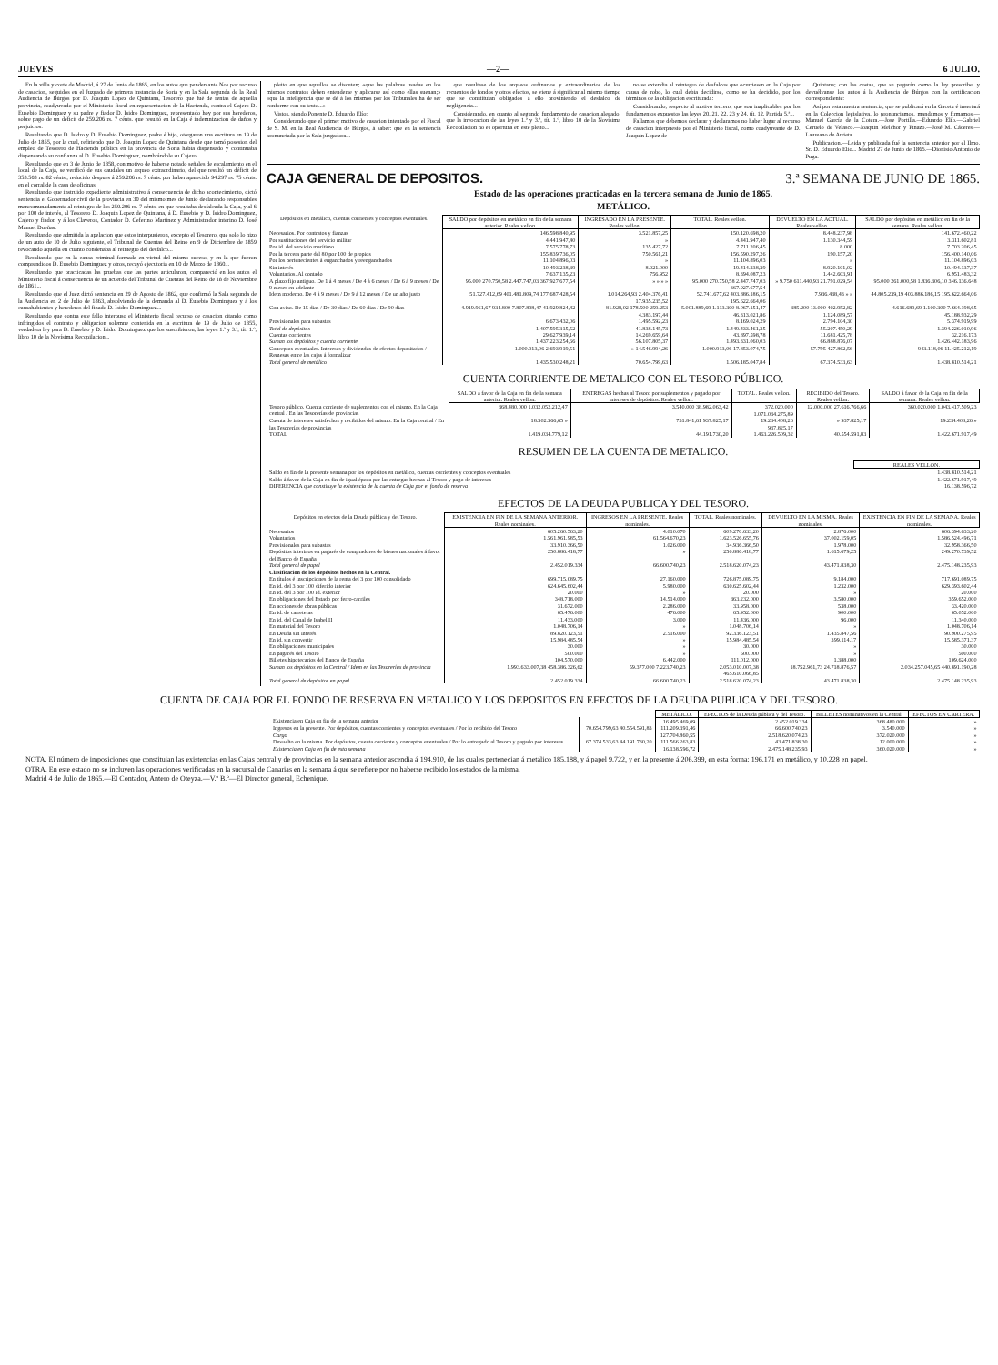JUEVES —2— 6 JULIO.
En la villa y corte de Madrid, á 27 de Junio de 1865, en los autos que penden ante Nos por recurso de casacion, seguidos en el Juzgado de primera instancia de Soria y en la Sala segunda de la Real Audiencia de Búrgos por D. Joaquin Lopez de Quintana, Tesorero que fué de rentas de aquella provincia, coadyuvado por el Ministerio fiscal en representacion de la Hacienda, contra el Cajero D. Eusebio Dominguez y su padre y fiador D. Isidro Dominguez, representado hoy por sus herederos, sobre pago de un déficit de 259.206 rs. 7 cénts. que resultó en la Caja é indemnizacion de daños y perjuicios:
Resultando que D. Isidro y D. Eusebio Dominguez, padre é hijo, otorgaron una escritura en 19 de Julio de 1855, por la cual, refiriendo que D. Joaquin Lopez de Quintana desde que tomó posesion del empleo de Tesorero de Hacienda pública en la provincia de Soria habia dispensado y continuaba dispensando su confianza al D. Eusebio Dominguez, nombrándole su Cajero...
Resultando que en 3 de Junio de 1858, con motivo de haberse notado señales de escalamiento en el local de la Caja, se verificó de sus caudales un arqueo extraordinario, del que resultó un déficit de 353.503 rs. 82 cénts., reducido despues á 259.206 rs. 7 cénts. por haber aparecido 94.297 rs. 75 cénts. en el corral de la casa de oficinas:
Resultando que instruido expediente administrativo á consecuencia de dicho acontecimiento, dictó sentencia el Gobernador civil de la provincia en 30 del mismo mes de Junio declarando responsables mancomunadamente al reintegro de los 259.206 rs. 7 cénts. en que resultaba desfalcada la Caja, y al 6 por 100 de interés, al Tesorero D. Joaquin Lopez de Quintana, á D. Eusebio y D. Isidro Dominguez, Cajero y fiador, y á los Claveros, Contador D. Ceferino Martinez y Administrador interino D. José Manuel Dueñas:
Resultando que admitida la apelacion que estos interpusieron, excepto el Tesorero, que solo lo hizo de un auto de 10 de Julio siguiente, el Tribunal de Cuentas del Reino en 9 de Diciembre de 1859 revocando aquella en cuanto condenaba al reintegro del desfalco...
Resultando que en la causa criminal formada en virtud del mismo suceso, y en la que fueron comprendidos D. Eusebio Dominguez y otros, recayó ejecutoria en 10 de Marzo de 1860...
Resultando que practicadas las pruebas que las partes articularon, compareció en los autos el Ministerio fiscal á consecuencia de un acuerdo del Tribunal de Cuentas del Reino de 18 de Noviembre de 1861...
Resultando que el Juez dictó sentencia en 29 de Agosto de 1862, que confirmó la Sala segunda de la Audiencia en 2 de Julio de 1863, absolviendo de la demanda al D. Eusebio Dominguez y á los causahabientes y herederos del finado D. Isidro Dominguez...
Resultando que contra este fallo interpuso el Ministerio fiscal recurso de casacion citando como infringidos el contrato y obligacion solemne contenida en la escritura de 19 de Julio de 1855, verdadera ley para D. Eusebio y D. Isidro Dominguez que los suscribieron; las leyes 1.ª y 3.ª, tít. 1.º, libro 10 de la Novísima Recopilacion...
pleito en que aquellos se discuten; «que las palabras usadas en los mismos contratos deben entenderse y aplicarse así como ellas suenan;» «que la inteligencia que se dé á los mismos por los Tribunales ha de ser conforme con su texto...»
Vistos, siendo Ponente D. Eduardo Elío:
Considerando que el primer motivo de casacion intentado por el Fiscal de S. M. en la Real Audiencia de Búrgos, á saber: que en la sentencia pronunciada por la Sala juzgadora...
que resultase de los arqueos ordinarios y extraordinarios de los recuentos de fondos y otros efectos, se viene á significar al mismo tiempo que se constituian obligados á ello proviniendo el desfalco de negligencia...
Considerando, en cuanto al segundo fundamento de casacion alegado, que la invocacion de las leyes 1.ª y 3.ª, tít. 1.º, libro 10 de la Novísima Recopilacion no es oportuna en este pleito...
no se extendia al reintegro de desfalcos que ocurriesen en la Caja por causa de robo, lo cual debia decidirse, como se ha decidido, por los términos de la obligacion escriturada:
Considerando, respecto al motivo tercero, que son inaplicables por los fundamentos expuestos las leyes 20, 21, 22, 23 y 24, tít. 12, Partida 5.ª...
Fallamos que debemos declarar y declaramos no haber lugar al recurso de casacion interpuesto por el Ministerio fiscal, como coadyuvante de D. Joaquin Lopez de
Quintana; con las costas, que se pagarán como la ley prescribe; y devuélvanse los autos á la Audiencia de Búrgos con la certificacion correspondiente:
Así por esta nuestra sentencia, que se publicará en la Gaceta é insertará en la Coleccion legislativa, lo pronunciamos, mandamos y firmamos.—Manuel García de la Cotera.—Jose Portilla.—Eduardo Elío.—Gabriel Ceruelo de Velasco.—Joaquin Melchor y Pinazo.—José M. Cáceres.—Laureano de Arrieta.
Publicacion.—Leida y publicada fué la sentencia anterior por el Ilmo. Sr. D. Eduardo Elío... Madrid 27 de Junio de 1865.—Dionisio Antonio de Puga.
CAJA GENERAL DE DEPOSITOS. 3.ª SEMANA DE JUNIO DE 1865.
Estado de las operaciones practicadas en la tercera semana de Junio de 1865.
METÁLICO.
| Depósitos en metálico, cuentas corrientes y conceptos eventuales. | SALDO por depósitos en metálico en fin de la semana anterior. Reales vellon. | INGRESADO EN LA PRESENTE. Reales vellon. | TOTAL. Reales vellon. | DEVUELTO EN LA ACTUAL. Reales vellon. | SALDO por depósitos en metálico en fin de la semana. Reales vellon. |
| --- | --- | --- | --- | --- | --- |
| Necesarios. Por contratos y fianzas | 146.598.840,95 | 3.521.857,25 | 150.120.698,20 | 8.448.237,98 | 141.672.460,22 |
| Por sustituciones del servicio militar | 4.441.947,40 | » | 4.441.947,40 | 1.130.344,59 | 3.311.602,81 |
| Por id. del servicio marítimo | 7.575.778,73 | 135.427,72 | 7.711.206,45 | 8.000 | 7.703.206,45 |
| Por la tercera parte del 80 por 100 de propios | 155.839.736,05 | 750.561,21 | 156.590.297,26 | 190.157,20 | 156.400.140,06 |
| Por los pertenecientes á enganchados y reenganchados | 11.104.896,03 | » | 11.104.896,03 | » | 11.104.896,03 |
| Sin interés | 10.493.238,39 | 8.921.000 | 19.414.238,39 | 8.920.101,02 | 10.494.137,37 |
| Voluntarios. Al contado | 7.637.135,23 | 756.952 | 8.394.087,23 | 1.442.603,91 | 6.951.483,32 |
| A plazo fijo antiguo. De 1 á 4 meses / De 4 á 6 meses / De 6 á 9 meses / De 9 meses en adelante | 95.000 270.750,58 2.447.747,03 367.927.677,54 | » » » » | 95.000 270.750,58 2.447.747,03 367.927.677,54 | » 9.750 611.440,93 21.791.029,54 | 95.000 261.000,58 1.836.306,10 346.136.648 |
| Idem moderno. De 4 á 9 meses / De 9 á 12 meses / De un año justo | 51.727.412,69 401.481.809,74 177.687.428,54 | 1.014.264,93 2.404.376,41 17.935.235,52 | 52.741.677,62 403.886.186,15 195.622.664,06 | 7.936.438,43 » » | 44.805.239,19 403.886.186,15 195.622.664,06 |
| Con aviso. De 15 dias / De 30 dias / De 60 dias / De 90 dias | 4.919.961,67 934.800 7.807.898,47 41.929.824,42 | 81.928,02 178.500 259.253 4.383.197,44 | 5.001.889,69 1.113.300 8.067.151,47 46.313.021,86 | 385.200 13.000 402.952,82 1.124.089,57 | 4.616.689,69 1.100.300 7.664.198,65 45.188.932,29 |
| Provisionales para subastas | 6.673.432,06 | 1.495.592,23 | 8.169.024,29 | 2.794.104,30 | 5.374.919,99 |
| Total de depósitos | 1.407.595.315,52 | 41.838.145,73 | 1.449.433.461,25 | 55.207.450,29 | 1.394.226.010,96 |
| Cuentas corrientes | 29.627.939,14 | 14.269.659,64 | 43.897.598,78 | 11.681.425,78 | 32.216.173 |
| Suman los depósitos y cuenta corriente | 1.437.223.254,66 | 56.107.805,37 | 1.493.331.060,03 | 66.888.876,07 | 1.426.442.183,96 |
| Conceptos eventuales. Intereses y dividendos de efectos depositados / Remesas entre las cajas á formalizar | 1.000.913,06 2.693.919,51 | » 14.546.994,26 | 1.000.913,06 17.853.074,75 | 57.795 427.862,56 | 943.118,06 11.425.212,19 |
| Total general de metálico | 1.435.530.248,21 | 70.654.799,63 | 1.506.185.047,84 | 67.374.533,63 | 1.438.810.514,21 |
CUENTA CORRIENTE DE METALICO CON EL TESORO PÚBLICO.
| | SALDO á favor de la Caja en fin de la semana anterior. Reales vellon. | ENTREGAS hechas al Tesoro por suplementos y pagado por intereses de depósitos. Reales vellon. | TOTAL. Reales vellon. | RECIBIDO del Tesoro. Reales vellon. | SALDO á favor de la Caja en fin de la semana. Reales vellon. |
| --- | --- | --- | --- | --- | --- |
| Tesoro público. Cuenta corriente de suplementos con el mismo. En la Caja central / En las Tesorerías de provincias | 368.480.000 1.032.052.212,47 | 3.540.000 38.982.063,42 | 372.020.000 1.071.034.275,89 | 12.000.000 27.616.766,66 | 360.020.000 1.043.417.509,23 |
| Cuenta de intereses satisfechos y recibidos del mismo. En la Caja central / En las Tesorerías de provincias | 18.502.566,65 » | 731.841,61 937.825,17 | 19.234.408,26 937.825,17 | » 937.825,17 | 19.234.408,26 » |
| TOTAL | 1.419.034.779,12 | 44.191.730,20 | 1.463.226.509,32 | 40.554.591,83 | 1.422.671.917,49 |
RESUMEN DE LA CUENTA DE METALICO.
| | REALES VELLON. |
| Saldo en fin de la presente semana por los depósitos en metálico, cuentas corrientes y conceptos eventuales | 1.438.810.514,21 |
| Saldo á favor de la Caja en fin de igual época por las entregas hechas al Tesoro y pago de intereses | 1.422.671.917,49 |
| DIFERENCIA que constituye la existencia de la cuenta de Caja por el fondo de reserva | 16.138.596,72 |
EFECTOS DE LA DEUDA PUBLICA Y DEL TESORO.
| Depósitos en efectos de la Deuda pública y del Tesoro. | EXISTENCIA EN FIN DE LA SEMANA ANTERIOR. Reales nominales. | INGRESOS EN LA PRESENTE. Reales nominales. | TOTAL. Reales nominales. | DEVUELTO EN LA MISMA. Reales nominales. | EXISTENCIA EN FIN DE LA SEMANA. Reales nominales. |
| --- | --- | --- | --- | --- | --- |
| Necesarios | 605.260.563,20 | 4.010.070 | 609.270.633,20 | 2.876.000 | 606.394.633,20 |
| Voluntarios | 1.561.961.985,53 | 61.564.670,23 | 1.623.526.655,76 | 37.002.159,05 | 1.586.524.496,71 |
| Provisionales para subastas | 33.910.366,50 | 1.026.000 | 34.936.366,50 | 1.978.000 | 32.958.366,50 |
| Depósitos interinos en pagarés de compradores de bienes nacionales á favor del Banco de España | 250.886.418,77 | » | 250.886.418,77 | 1.615.679,25 | 249.270.739,52 |
| Total general de papel | 2.452.019.334 | 66.600.740,23 | 2.518.620.074,23 | 43.471.838,30 | 2.475.148.235,93 |
| Clasificacion de los depósitos hechos en la Central. | | | | | |
| En títulos é inscripciones de la renta del 3 por 100 consolidado | 699.715.089,75 | 27.160.000 | 726.875.089,75 | 9.184.000 | 717.691.089,75 |
| En id. del 3 por 100 diferido interior | 624.645.602,44 | 5.980.000 | 630.625.602,44 | 1.232.000 | 629.393.602,44 |
| En id. del 3 por 100 id. exterior | 20.000 | » | 20.000 | » | 20.000 |
| En obligaciones del Estado por ferro-carriles | 348.718.000 | 14.514.000 | 363.232.000 | 3.580.000 | 359.652.000 |
| En acciones de obras públicas | 31.672.000 | 2.286.000 | 33.958.000 | 538.000 | 33.420.000 |
| En id. de carreteras | 65.476.000 | 476.000 | 65.952.000 | 900.000 | 65.052.000 |
| En id. del Canal de Isabel II | 11.433.000 | 3.000 | 11.436.000 | 96.000 | 11.340.000 |
| En material del Tesoro | 1.048.706,14 | » | 1.048.706,14 | » | 1.048.706,14 |
| En Deuda sin interés | 89.820.123,51 | 2.516.000 | 92.336.123,51 | 1.435.847,56 | 90.900.275,95 |
| En id. sin convertir | 15.984.485,54 | » | 15.984.485,54 | 399.114,17 | 15.585.371,37 |
| En obligaciones municipales | 30.000 | » | 30.000 | » | 30.000 |
| En pagarés del Tesoro | 500.000 | » | 500.000 | » | 500.000 |
| Billetes hipotecarios del Banco de España | 104.570.000 | 6.442.000 | 111.012.000 | 1.388.000 | 109.624.000 |
| Suman los depósitos en la Central / Idem en las Tesorerías de provincia | 1.993.633.007,38 458.386.326,62 | 59.377.000 7.223.740,23 | 2.053.010.007,38 465.610.066,85 | 18.752.961,73 24.718.876,57 | 2.034.257.045,65 440.891.190,28 |
| Total general de depósitos en papel | 2.452.019.334 | 66.600.740,23 | 2.518.620.074,23 | 43.471.838,30 | 2.475.148.235,93 |
CUENTA DE CAJA POR EL FONDO DE RESERVA EN METALICO Y LOS DEPOSITOS EN EFECTOS DE LA DEUDA PUBLICA Y DEL TESORO.
| | | METÁLICO. | EFECTOS de la Deuda pública y del Tesoro. | BILLETES nominativos en la Central. | EFECTOS EN CARTERA. |
| --- | --- | --- | --- | --- | --- |
| Existencia en Caja en fin de la semana anterior | | 16.495.469,09 | 2.452.019.334 | 368.480.000 | » |
| Ingresos en la presente. Por depósitos, cuentas corrientes y conceptos eventuales / Por lo recibido del Tesoro | 70.654.799,63 40.554.591,83 | 111.209.391,46 | 66.600.740,23 | 3.540.000 | » |
| Cargo | | 127.704.860,55 | 2.518.620.074,23 | 372.020.000 | » |
| Devuelto en la misma. Por depósitos, cuenta corriente y conceptos eventuales / Por lo entregado al Tesoro y pagado por intereses | 67.374.533,63 44.191.730,20 | 111.566.263,83 | 43.471.838,30 | 12.000.000 | » |
| Existencia en Caja en fin de esta semana | | 16.138.596,72 | 2.475.148.235,93 | 360.020.000 | » |
NOTA. El número de imposiciones que constituian las existencias en las Cajas central y de provincias en la semana anterior ascendia á 194.910, de las cuales pertenecian á metálico 185.188, y á papel 9.722, y en la presente á 206.399, en esta forma: 196.171 en metálico, y 10.228 en papel.
OTRA. En este estado no se incluyen las operaciones verificadas en la sucursal de Canarias en la semana á que se refiere por no haberse recibido los estados de la misma.
Madrid 4 de Julio de 1865.—El Contador, Antero de Oteyza.—V.º B.º—El Director general, Echenique.